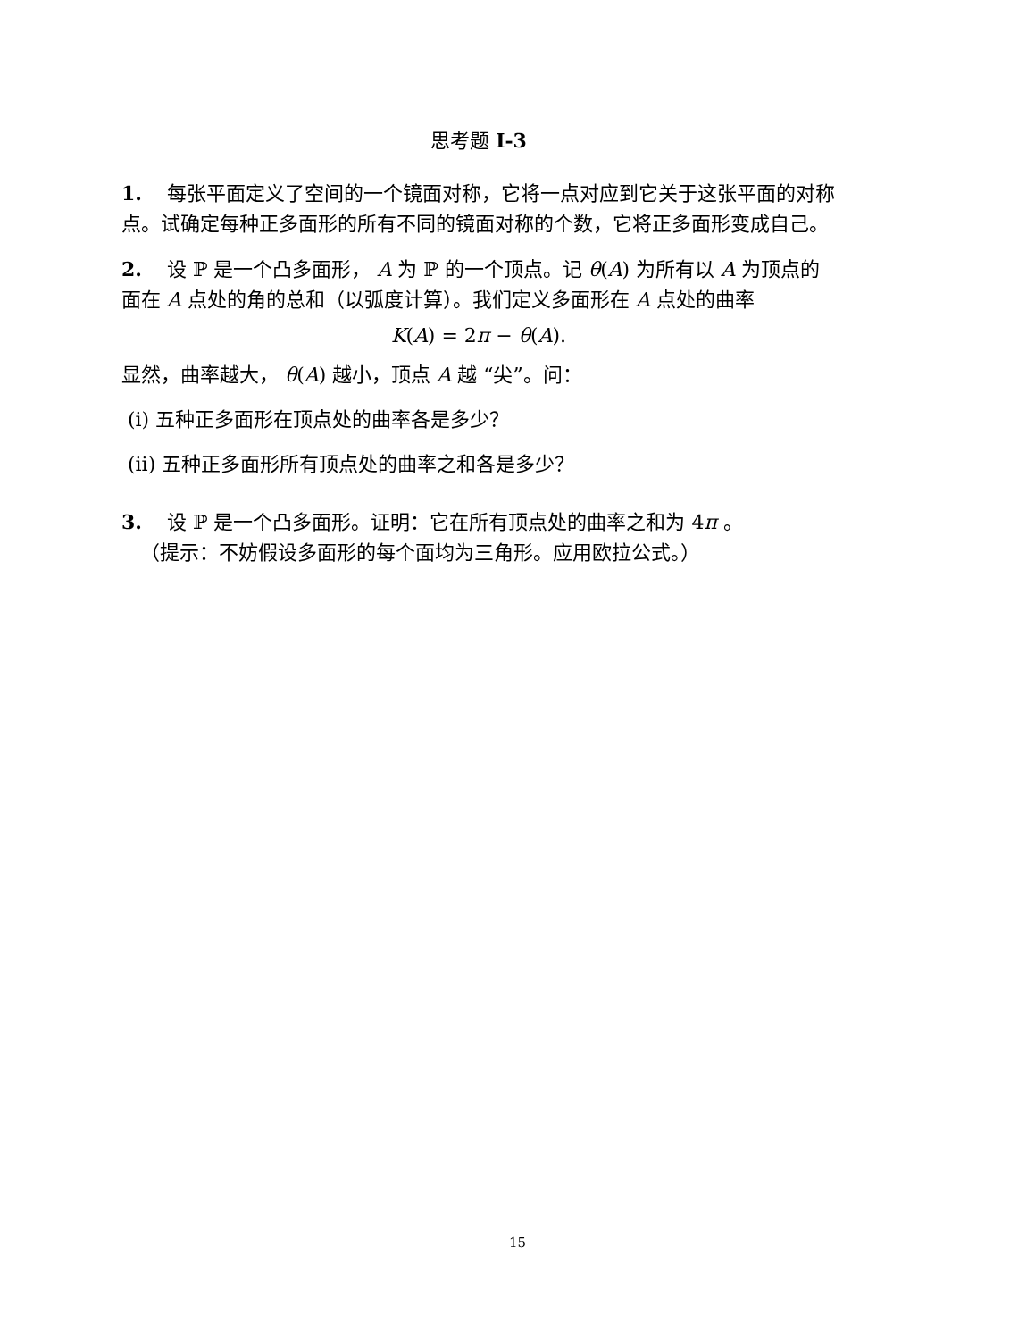思考题 I-3
1. 每张平面定义了空间的一个镜面对称，它将一点对应到它关于这张平面的对称点。试确定每种正多面形的所有不同的镜面对称的个数，它将正多面形变成自己。
2. 设 ℙ 是一个凸多面形， A 为 ℙ 的一个顶点。记 θ(A) 为所有以 A 为顶点的面在 A 点处的角的总和（以弧度计算）。我们定义多面形在 A 点处的曲率
K(A) = 2π − θ(A).
显然，曲率越大， θ(A) 越小，顶点 A 越 “尖”。问：
(i) 五种正多面形在顶点处的曲率各是多少？
(ii) 五种正多面形所有顶点处的曲率之和各是多少？
3. 设 ℙ 是一个凸多面形。证明：它在所有顶点处的曲率之和为 4π 。
（提示：不妨假设多面形的每个面均为三角形。应用欧拉公式。）
15